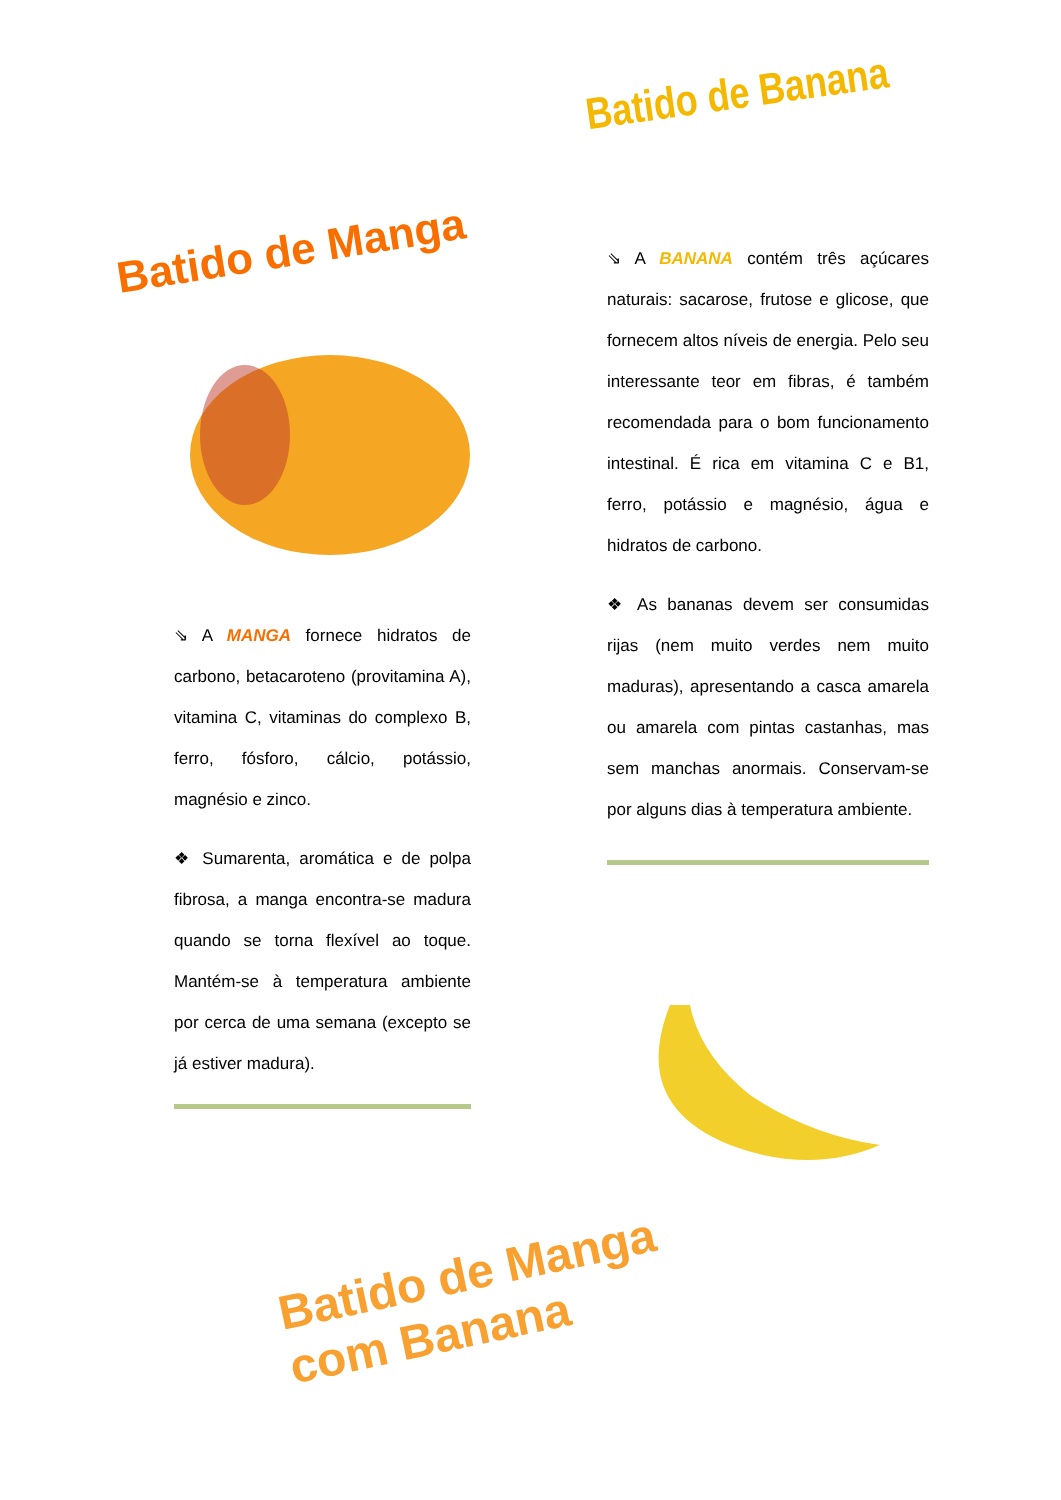Batido de Banana
Batido de Manga
⇘ A MANGA fornece hidratos de carbono, betacaroteno (provitamina A), vitamina C, vitaminas do complexo B, ferro, fósforo, cálcio, potássio, magnésio e zinco.
❖ Sumarenta, aromática e de polpa fibrosa, a manga encontra-se madura quando se torna flexível ao toque. Mantém-se à temperatura ambiente por cerca de uma semana (excepto se já estiver madura).
⇘ A BANANA contém três açúcares naturais: sacarose, frutose e glicose, que fornecem altos níveis de energia. Pelo seu interessante teor em fibras, é também recomendada para o bom funcionamento intestinal. É rica em vitamina C e B1, ferro, potássio e magnésio, água e hidratos de carbono.
❖ As bananas devem ser consumidas rijas (nem muito verdes nem muito maduras), apresentando a casca amarela ou amarela com pintas castanhas, mas sem manchas anormais. Conservam-se por alguns dias à temperatura ambiente.
Batido de Manga com Banana